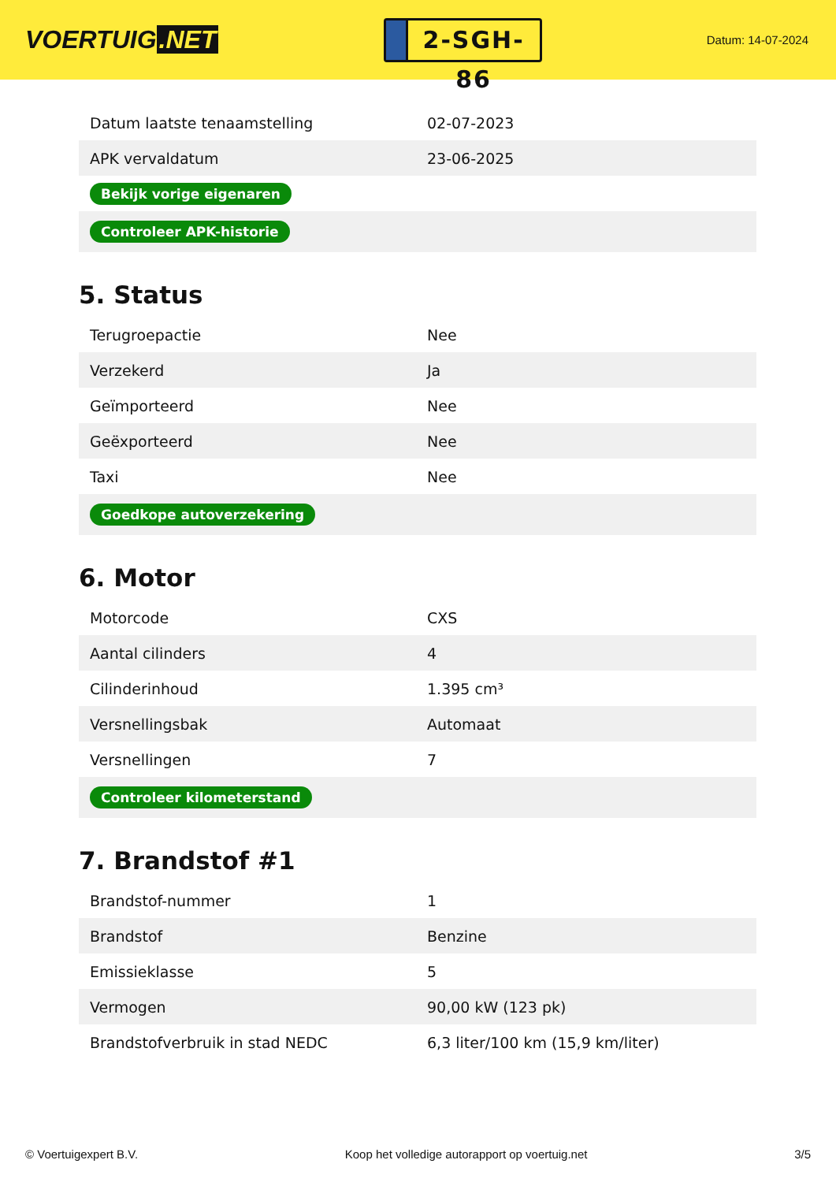VOERTUIG.NET
2-SGH-86
Datum: 14-07-2024
| Datum laatste tenaamstelling | 02-07-2023 |
| APK vervaldatum | 23-06-2025 |
| Bekijk vorige eigenaren | |
| Controleer APK-historie | |
5. Status
| Terugroepactie | Nee |
| Verzekerd | Ja |
| Geïmporteerd | Nee |
| Geëxporteerd | Nee |
| Taxi | Nee |
| Goedkope autoverzekering | |
6. Motor
| Motorcode | CXS |
| Aantal cilinders | 4 |
| Cilinderinhoud | 1.395 cm³ |
| Versnellingsbak | Automaat |
| Versnellingen | 7 |
| Controleer kilometerstand | |
7. Brandstof #1
| Brandstof-nummer | 1 |
| Brandstof | Benzine |
| Emissieklasse | 5 |
| Vermogen | 90,00 kW (123 pk) |
| Brandstofverbruik in stad NEDC | 6,3 liter/100 km (15,9 km/liter) |
© Voertuigexpert B.V. Koop het volledige autorapport op voertuig.net 3/5